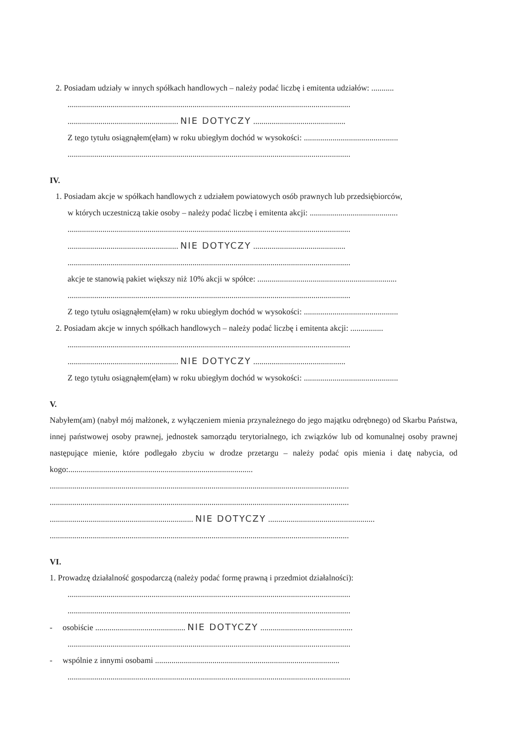2. Posiadam udziały w innych spółkach handlowych – należy podać liczbę i emitenta udziałów: ...........
..........................................................................................................................................
...................................................... NIE DOTYCZY .............................................
Z tego tytułu osiągnąłem(ęłam) w roku ubiegłym dochód w wysokości: ..............................................
..........................................................................................................................................
IV.
1. Posiadam akcje w spółkach handlowych z udziałem powiatowych osób prawnych lub przedsiębiorców,
w których uczestniczą takie osoby – należy podać liczbę i emitenta akcji: ...........................................
..........................................................................................................................................
...................................................... NIE DOTYCZY .............................................
..........................................................................................................................................
akcje te stanowią pakiet większy niż 10% akcji w spółce: ....................................................................
..........................................................................................................................................
Z tego tytułu osiągnąłem(ęłam) w roku ubiegłym dochód w wysokości: ..............................................
2. Posiadam akcje w innych spółkach handlowych – należy podać liczbę i emitenta akcji: ................
..........................................................................................................................................
...................................................... NIE DOTYCZY .............................................
Z tego tytułu osiągnąłem(ęłam) w roku ubiegłym dochód w wysokości: ..............................................
V.
Nabyłem(am) (nabył mój małżonek, z wyłączeniem mienia przynależnego do jego majątku odrębnego) od Skarbu Państwa, innej państwowej osoby prawnej, jednostek samorządu terytorialnego, ich związków lub od komunalnej osoby prawnej następujące mienie, które podlegało zbyciu w drodze przetargu – należy podać opis mienia i datę nabycia, od kogo:..........................................................................................
..................................................................................................................................................
..................................................................................................................................................
...................................................................... NIE DOTYCZY ....................................................
..................................................................................................................................................
VI.
1. Prowadzę działalność gospodarczą (należy podać formę prawną i przedmiot działalności):
..........................................................................................................................................
..........................................................................................................................................
- osobiście ............................................ NIE DOTYCZY .............................................
..........................................................................................................................................
- wspólnie z innymi osobami ..........................................................................................
..........................................................................................................................................